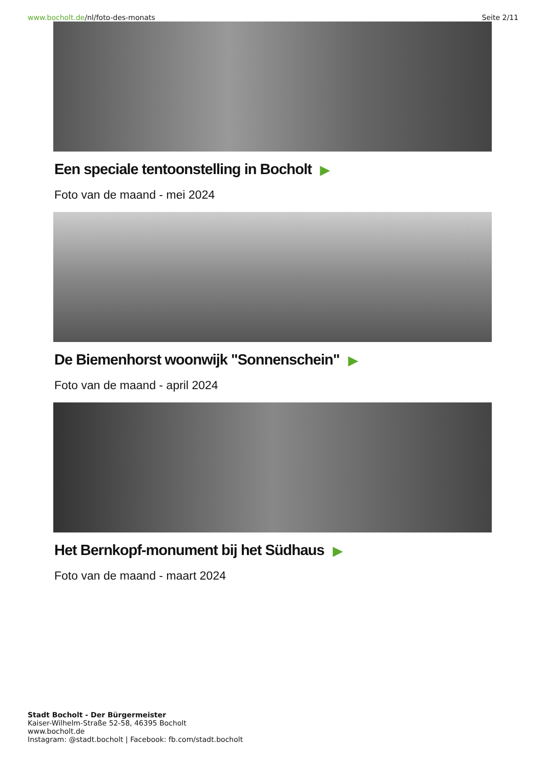www.bocholt.de/nl/foto-des-monats
Seite 2/11
Een speciale tentoonstelling in Bocholt ▶
Foto van de maand - mei 2024
De Biemenhorst woonwijk "Sonnenschein" ▶
Foto van de maand - april 2024
Het Bernkopf-monument bij het Südhaus ▶
Foto van de maand - maart 2024
Stadt Bocholt - Der Bürgermeister
Kaiser-Wilhelm-Straße 52-58, 46395 Bocholt
www.bocholt.de
Instagram: @stadt.bocholt | Facebook: fb.com/stadt.bocholt